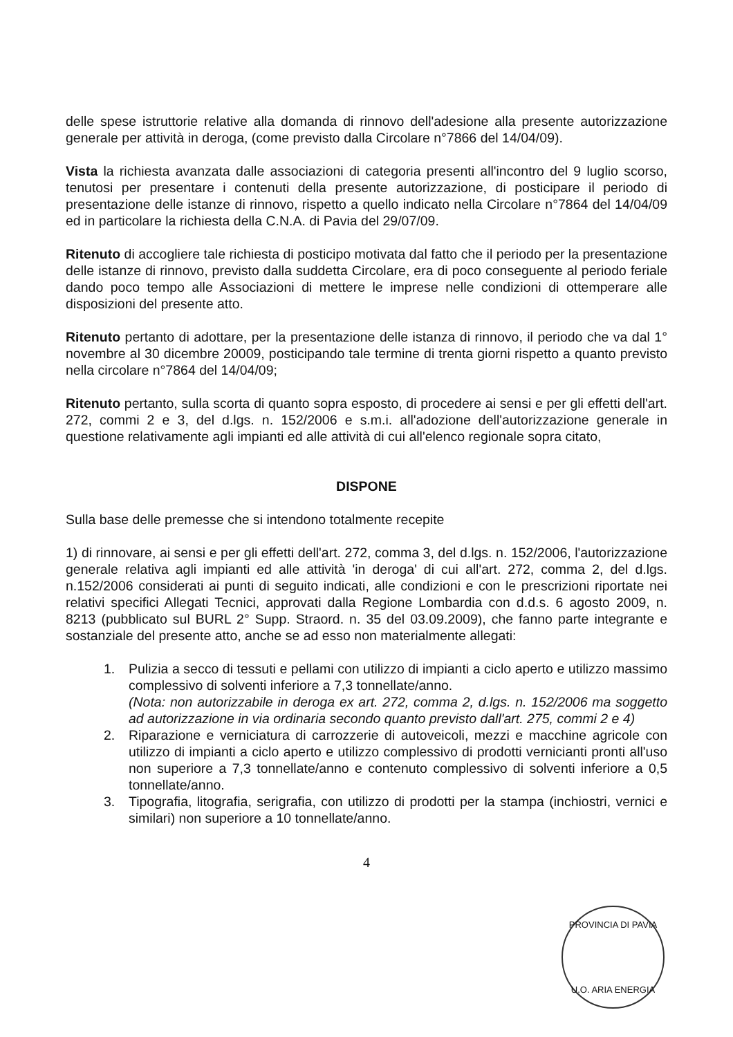delle spese istruttorie relative alla domanda di rinnovo dell'adesione alla presente autorizzazione generale per attività in deroga, (come previsto dalla Circolare n°7866 del 14/04/09).
Vista la richiesta avanzata dalle associazioni di categoria presenti all'incontro del 9 luglio scorso, tenutosi per presentare i contenuti della presente autorizzazione, di posticipare il periodo di presentazione delle istanze di rinnovo, rispetto a quello indicato nella Circolare n°7864 del 14/04/09 ed in particolare la richiesta della C.N.A. di Pavia del 29/07/09.
Ritenuto di accogliere tale richiesta di posticipo motivata dal fatto che il periodo per la presentazione delle istanze di rinnovo, previsto dalla suddetta Circolare, era di poco conseguente al periodo feriale dando poco tempo alle Associazioni di mettere le imprese nelle condizioni di ottemperare alle disposizioni del presente atto.
Ritenuto pertanto di adottare, per la presentazione delle istanza di rinnovo, il periodo che va dal 1° novembre al 30 dicembre 20009, posticipando tale termine di trenta giorni rispetto a quanto previsto nella circolare n°7864 del 14/04/09;
Ritenuto pertanto, sulla scorta di quanto sopra esposto, di procedere ai sensi e per gli effetti dell'art. 272, commi 2 e 3, del d.lgs. n. 152/2006 e s.m.i. all'adozione dell'autorizzazione generale in questione relativamente agli impianti ed alle attività di cui all'elenco regionale sopra citato,
DISPONE
Sulla base delle premesse che si intendono totalmente recepite
1) di rinnovare, ai sensi e per gli effetti dell'art. 272, comma 3, del d.lgs. n. 152/2006, l'autorizzazione generale relativa agli impianti ed alle attività 'in deroga' di cui all'art. 272, comma 2, del d.lgs. n.152/2006 considerati ai punti di seguito indicati, alle condizioni e con le prescrizioni riportate nei relativi specifici Allegati Tecnici, approvati dalla Regione Lombardia con d.d.s. 6 agosto 2009, n. 8213 (pubblicato sul BURL 2° Supp. Straord. n. 35 del 03.09.2009), che fanno parte integrante e sostanziale del presente atto, anche se ad esso non materialmente allegati:
1. Pulizia a secco di tessuti e pellami con utilizzo di impianti a ciclo aperto e utilizzo massimo complessivo di solventi inferiore a 7,3 tonnellate/anno.
(Nota: non autorizzabile in deroga ex art. 272, comma 2, d.lgs. n. 152/2006 ma soggetto ad autorizzazione in via ordinaria secondo quanto previsto dall'art. 275, commi 2 e 4)
2. Riparazione e verniciatura di carrozzerie di autoveicoli, mezzi e macchine agricole con utilizzo di impianti a ciclo aperto e utilizzo complessivo di prodotti vernicianti pronti all'uso non superiore a 7,3 tonnellate/anno e contenuto complessivo di solventi inferiore a 0,5 tonnellate/anno.
3. Tipografia, litografia, serigrafia, con utilizzo di prodotti per la stampa (inchiostri, vernici e similari) non superiore a 10 tonnellate/anno.
4
PROVINCIA DI PAVIA
U.O. ARIA ENERGIA